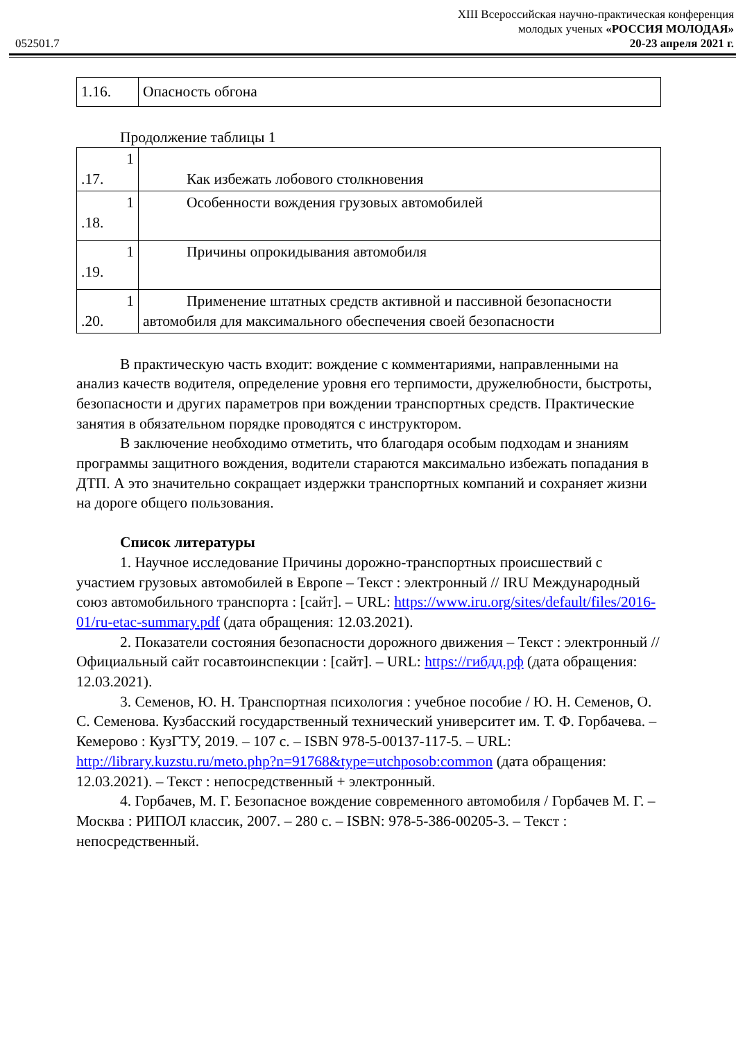052501.7
XIII Всероссийская научно-практическая конференция
молодых ученых «РОССИЯ МОЛОДАЯ»
20-23 апреля 2021 г.
| 1.16. | Опасность обгона |
Продолжение таблицы 1
| 1 .17. | Как избежать лобового столкновения |
| 1 .18. | Особенности вождения грузовых автомобилей |
| 1 .19. | Причины опрокидывания автомобиля |
| 1 .20. | Применение штатных средств активной и пассивной безопасности автомобиля для максимального обеспечения своей безопасности |
В практическую часть входит: вождение с комментариями, направленными на анализ качеств водителя, определение уровня его терпимости, дружелюбности, быстроты, безопасности и других параметров при вождении транспортных средств. Практические занятия в обязательном порядке проводятся с инструктором.
В заключение необходимо отметить, что благодаря особым подходам и знаниям программы защитного вождения, водители стараются максимально избежать попадания в ДТП. А это значительно сокращает издержки транспортных компаний и сохраняет жизни на дороге общего пользования.
Список литературы
1. Научное исследование Причины дорожно-транспортных происшествий с участием грузовых автомобилей в Европе – Текст : электронный // IRU Международный союз автомобильного транспорта : [сайт]. – URL: https://www.iru.org/sites/default/files/2016-01/ru-etac-summary.pdf (дата обращения: 12.03.2021).
2. Показатели состояния безопасности дорожного движения – Текст : электронный // Официальный сайт госавтоинспекции : [сайт]. – URL: https://гибдд.рф (дата обращения: 12.03.2021).
3. Семенов, Ю. Н. Транспортная психология : учебное пособие / Ю. Н. Семенов, О. С. Семенова. Кузбасский государственный технический университет им. Т. Ф. Горбачева. – Кемерово : КузГТУ, 2019. – 107 с. – ISBN 978-5-00137-117-5. – URL: http://library.kuzstu.ru/meto.php?n=91768&type=utchposob:common (дата обращения: 12.03.2021). – Текст : непосредственный + электронный.
4. Горбачев, М. Г. Безопасное вождение современного автомобиля / Горбачев М. Г. – Москва : РИПОЛ классик, 2007. – 280 с. – ISBN: 978-5-386-00205-3. – Текст : непосредственный.